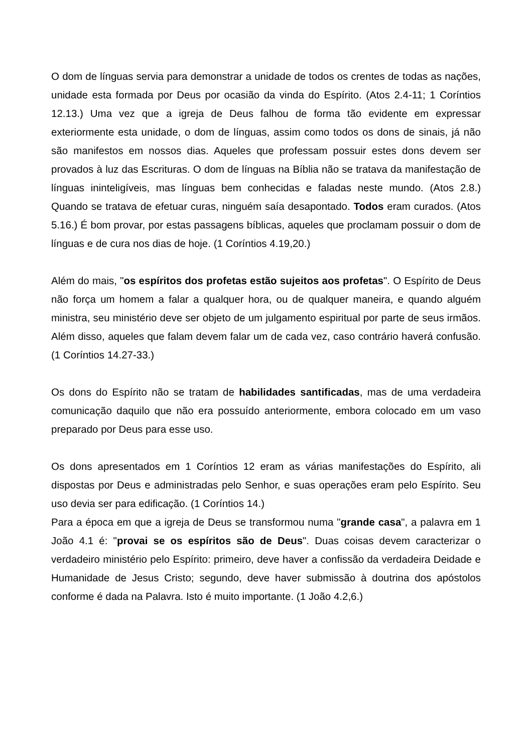O dom de línguas servia para demonstrar a unidade de todos os crentes de todas as nações, unidade esta formada por Deus por ocasião da vinda do Espírito. (Atos 2.4-11; 1 Coríntios 12.13.) Uma vez que a igreja de Deus falhou de forma tão evidente em expressar exteriormente esta unidade, o dom de línguas, assim como todos os dons de sinais, já não são manifestos em nossos dias. Aqueles que professam possuir estes dons devem ser provados à luz das Escrituras. O dom de línguas na Bíblia não se tratava da manifestação de línguas ininteligíveis, mas línguas bem conhecidas e faladas neste mundo. (Atos 2.8.) Quando se tratava de efetuar curas, ninguém saía desapontado. Todos eram curados. (Atos 5.16.) É bom provar, por estas passagens bíblicas, aqueles que proclamam possuir o dom de línguas e de cura nos dias de hoje. (1 Coríntios 4.19,20.)
Além do mais, "os espíritos dos profetas estão sujeitos aos profetas". O Espírito de Deus não força um homem a falar a qualquer hora, ou de qualquer maneira, e quando alguém ministra, seu ministério deve ser objeto de um julgamento espiritual por parte de seus irmãos. Além disso, aqueles que falam devem falar um de cada vez, caso contrário haverá confusão. (1 Coríntios 14.27-33.)
Os dons do Espírito não se tratam de habilidades santificadas, mas de uma verdadeira comunicação daquilo que não era possuído anteriormente, embora colocado em um vaso preparado por Deus para esse uso.
Os dons apresentados em 1 Coríntios 12 eram as várias manifestações do Espírito, ali dispostas por Deus e administradas pelo Senhor, e suas operações eram pelo Espírito. Seu uso devia ser para edificação. (1 Coríntios 14.)
Para a época em que a igreja de Deus se transformou numa "grande casa", a palavra em 1 João 4.1 é: "provai se os espíritos são de Deus". Duas coisas devem caracterizar o verdadeiro ministério pelo Espírito: primeiro, deve haver a confissão da verdadeira Deidade e Humanidade de Jesus Cristo; segundo, deve haver submissão à doutrina dos apóstolos conforme é dada na Palavra. Isto é muito importante. (1 João 4.2,6.)